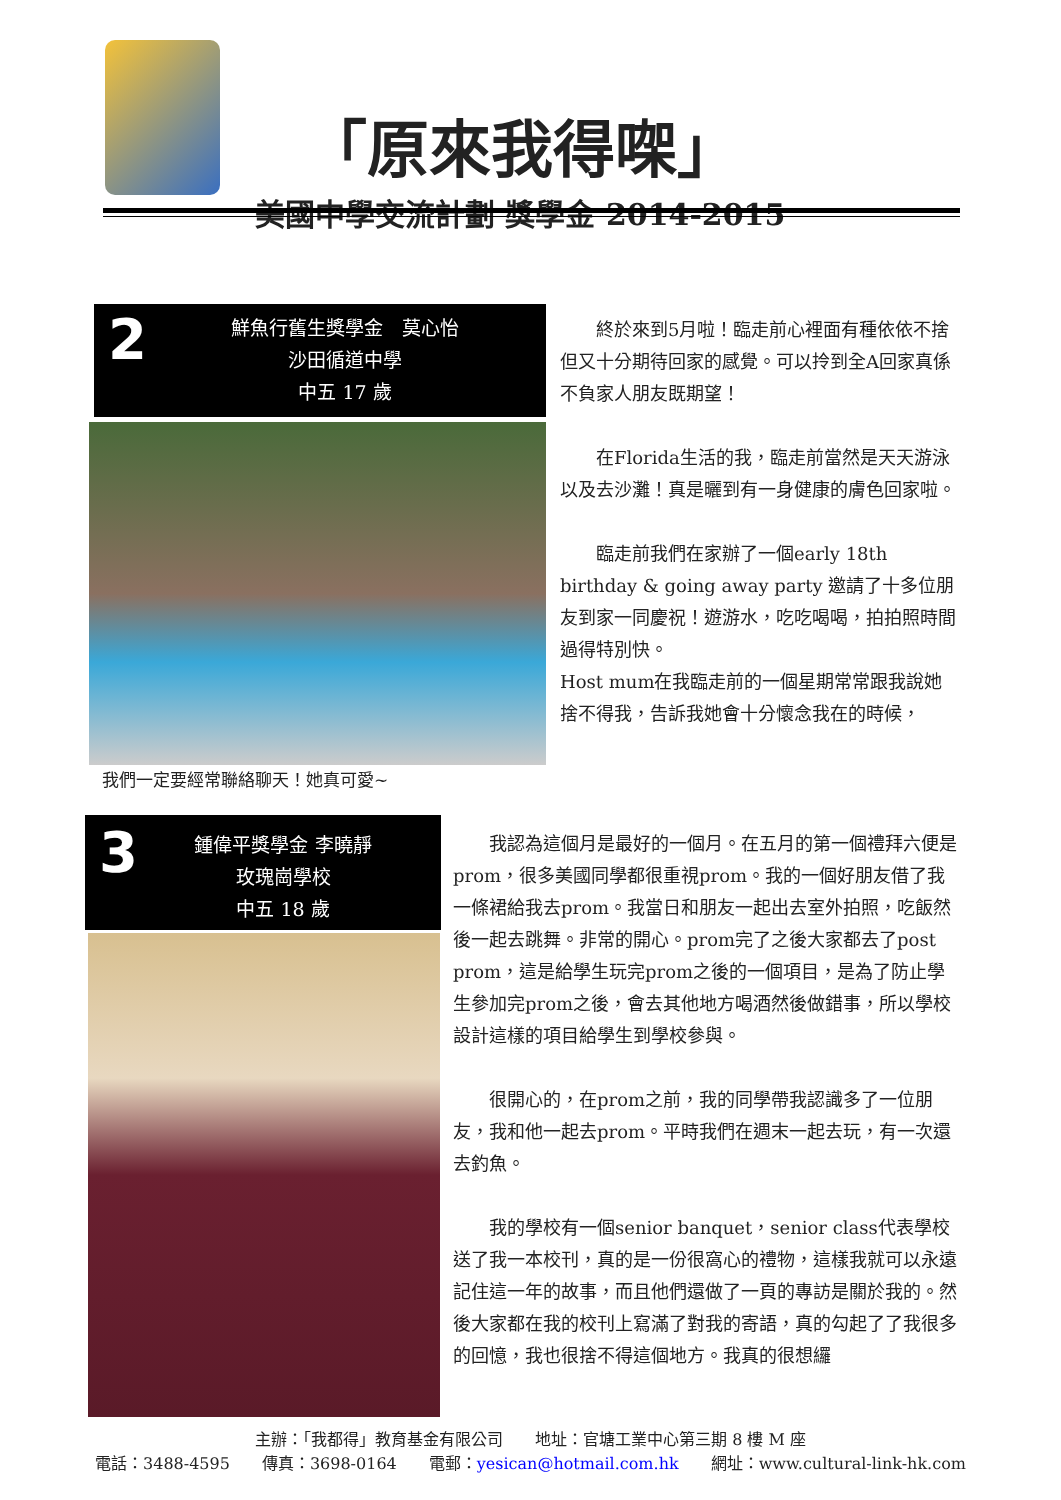「原來我得㗎」
美國中學交流計劃 獎學金 2014-2015
2
鮮魚行舊生獎學金　莫心怡
沙田循道中學
中五 17 歲
我們一定要經常聯絡聊天！她真可愛~
終於來到5月啦！臨走前心裡面有種依依不捨但又十分期待回家的感覺。可以拎到全A回家真係不負家人朋友既期望！
在Florida生活的我，臨走前當然是天天游泳以及去沙灘！真是曬到有一身健康的膚色回家啦。
臨走前我們在家辦了一個early 18th birthday & going away party 邀請了十多位朋友到家一同慶祝！遊游水，吃吃喝喝，拍拍照時間過得特別快。
Host mum在我臨走前的一個星期常常跟我說她捨不得我，告訴我她會十分懷念我在的時候，
3
鍾偉平獎學金 李曉靜
玫瑰崗學校
中五 18 歲
我認為這個月是最好的一個月。在五月的第一個禮拜六便是prom，很多美國同學都很重視prom。我的一個好朋友借了我一條裙給我去prom。我當日和朋友一起出去室外拍照，吃飯然後一起去跳舞。非常的開心。prom完了之後大家都去了post prom，這是給學生玩完prom之後的一個項目，是為了防止學生參加完prom之後，會去其他地方喝酒然後做錯事，所以學校設計這樣的項目給學生到學校參與。
很開心的，在prom之前，我的同學帶我認識多了一位朋友，我和他一起去prom。平時我們在週末一起去玩，有一次還去釣魚。
我的學校有一個senior banquet，senior class代表學校送了我一本校刊，真的是一份很窩心的禮物，這樣我就可以永遠記住這一年的故事，而且他們還做了一頁的專訪是關於我的。然後大家都在我的校刊上寫滿了對我的寄語，真的勾起了了我很多的回憶，我也很捨不得這個地方。我真的很想纙
主辦：「我都得」教育基金有限公司　　地址：官塘工業中心第三期 8 樓 M 座
電話：3488-4595　　傳真：3698-0164　　電郵：yesican@hotmail.com.hk　　網址：www.cultural-link-hk.com